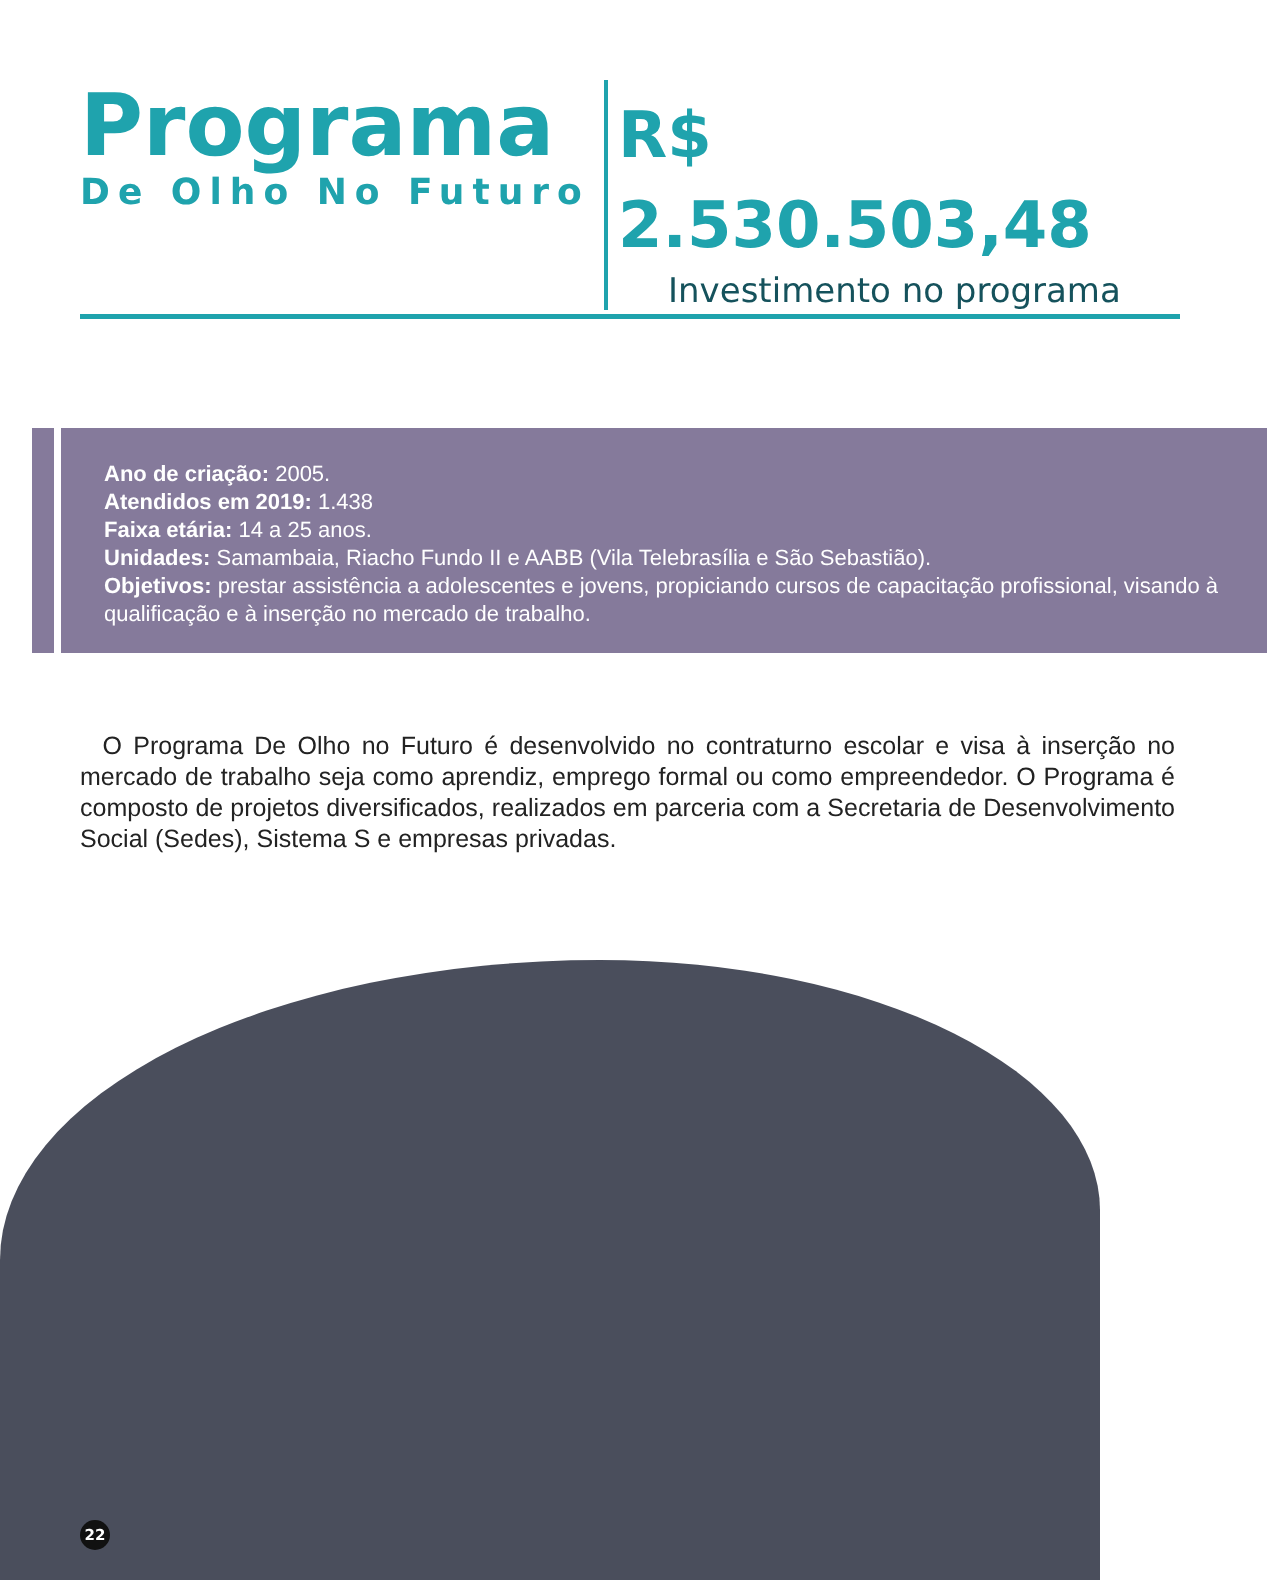Programa
De Olho No Futuro
R$ 2.530.503,48
Investimento no programa
Ano de criação: 2005.
Atendidos em 2019: 1.438
Faixa etária: 14 a 25 anos.
Unidades: Samambaia, Riacho Fundo II e AABB (Vila Telebrasília e São Sebastião).
Objetivos: prestar assistência a adolescentes e jovens, propiciando cursos de capacitação profissional, visando à qualificação e à inserção no mercado de trabalho.
O Programa De Olho no Futuro é desenvolvido no contraturno escolar e visa à inserção no mercado de trabalho seja como aprendiz, emprego formal ou como empreendedor. O Programa é composto de projetos diversificados, realizados em parceria com a Secretaria de Desenvolvimento Social (Sedes), Sistema S e empresas privadas.
22